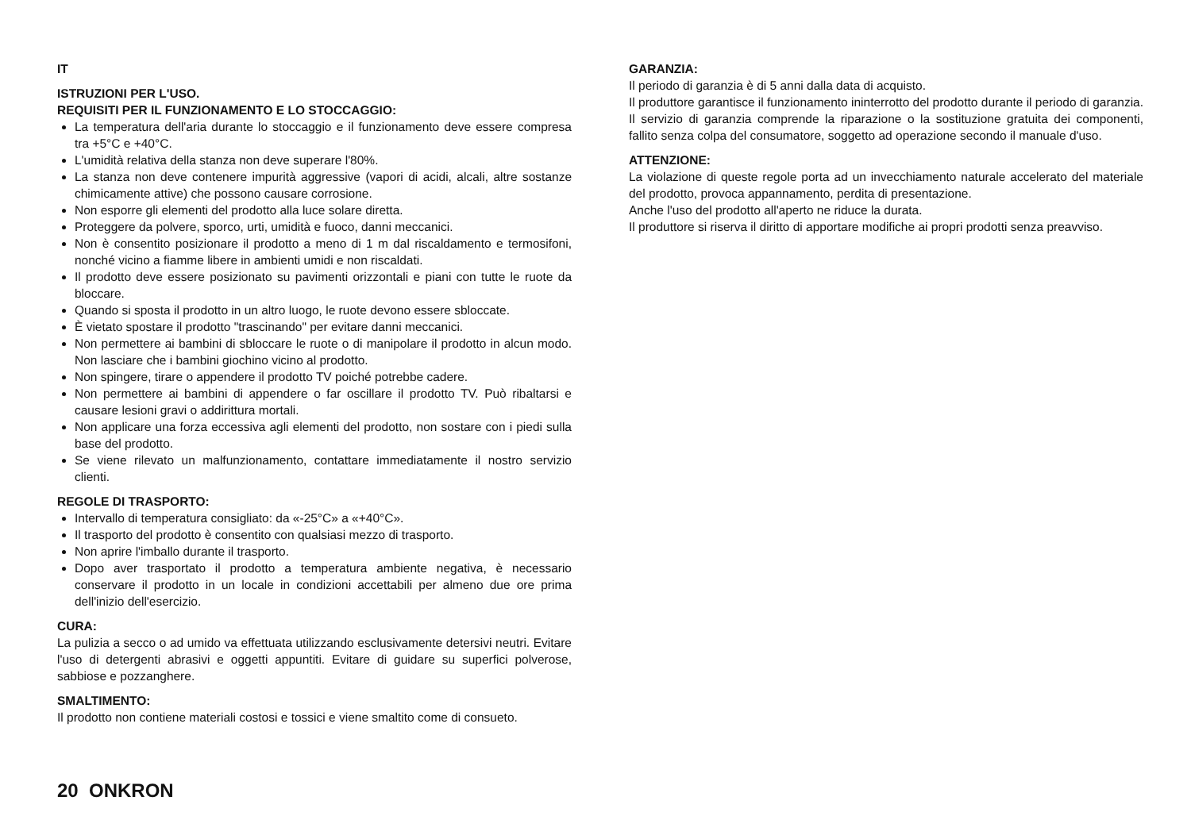IT
ISTRUZIONI PER L'USO.
REQUISITI PER IL FUNZIONAMENTO E LO STOCCAGGIO:
La temperatura dell'aria durante lo stoccaggio e il funzionamento deve essere compresa tra +5°C e +40°C.
L'umidità relativa della stanza non deve superare l'80%.
La stanza non deve contenere impurità aggressive (vapori di acidi, alcali, altre sostanze chimicamente attive) che possono causare corrosione.
Non esporre gli elementi del prodotto alla luce solare diretta.
Proteggere da polvere, sporco, urti, umidità e fuoco, danni meccanici.
Non è consentito posizionare il prodotto a meno di 1 m dal riscaldamento e termosifoni, nonché vicino a fiamme libere in ambienti umidi e non riscaldati.
Il prodotto deve essere posizionato su pavimenti orizzontali e piani con tutte le ruote da bloccare.
Quando si sposta il prodotto in un altro luogo, le ruote devono essere sbloccate.
È vietato spostare il prodotto "trascinando" per evitare danni meccanici.
Non permettere ai bambini di sbloccare le ruote o di manipolare il prodotto in alcun modo. Non lasciare che i bambini giochino vicino al prodotto.
Non spingere, tirare o appendere il prodotto TV poiché potrebbe cadere.
Non permettere ai bambini di appendere o far oscillare il prodotto TV. Può ribaltarsi e causare lesioni gravi o addirittura mortali.
Non applicare una forza eccessiva agli elementi del prodotto, non sostare con i piedi sulla base del prodotto.
Se viene rilevato un malfunzionamento, contattare immediatamente il nostro servizio clienti.
REGOLE DI TRASPORTO:
Intervallo di temperatura consigliato: da «-25°C» a «+40°C».
Il trasporto del prodotto è consentito con qualsiasi mezzo di trasporto.
Non aprire l'imballo durante il trasporto.
Dopo aver trasportato il prodotto a temperatura ambiente negativa, è necessario conservare il prodotto in un locale in condizioni accettabili per almeno due ore prima dell'inizio dell'esercizio.
CURA:
La pulizia a secco o ad umido va effettuata utilizzando esclusivamente detersivi neutri. Evitare l'uso di detergenti abrasivi e oggetti appuntiti. Evitare di guidare su superfici polverose, sabbiose e pozzanghere.
SMALTIMENTO:
Il prodotto non contiene materiali costosi e tossici e viene smaltito come di consueto.
GARANZIA:
Il periodo di garanzia è di 5 anni dalla data di acquisto.
Il produttore garantisce il funzionamento ininterrotto del prodotto durante il periodo di garanzia. Il servizio di garanzia comprende la riparazione o la sostituzione gratuita dei componenti, fallito senza colpa del consumatore, soggetto ad operazione secondo il manuale d'uso.
ATTENZIONE:
La violazione di queste regole porta ad un invecchiamento naturale accelerato del materiale del prodotto, provoca appannamento, perdita di presentazione.
Anche l'uso del prodotto all'aperto ne riduce la durata.
Il produttore si riserva il diritto di apportare modifiche ai propri prodotti senza preavviso.
20 ONKRON